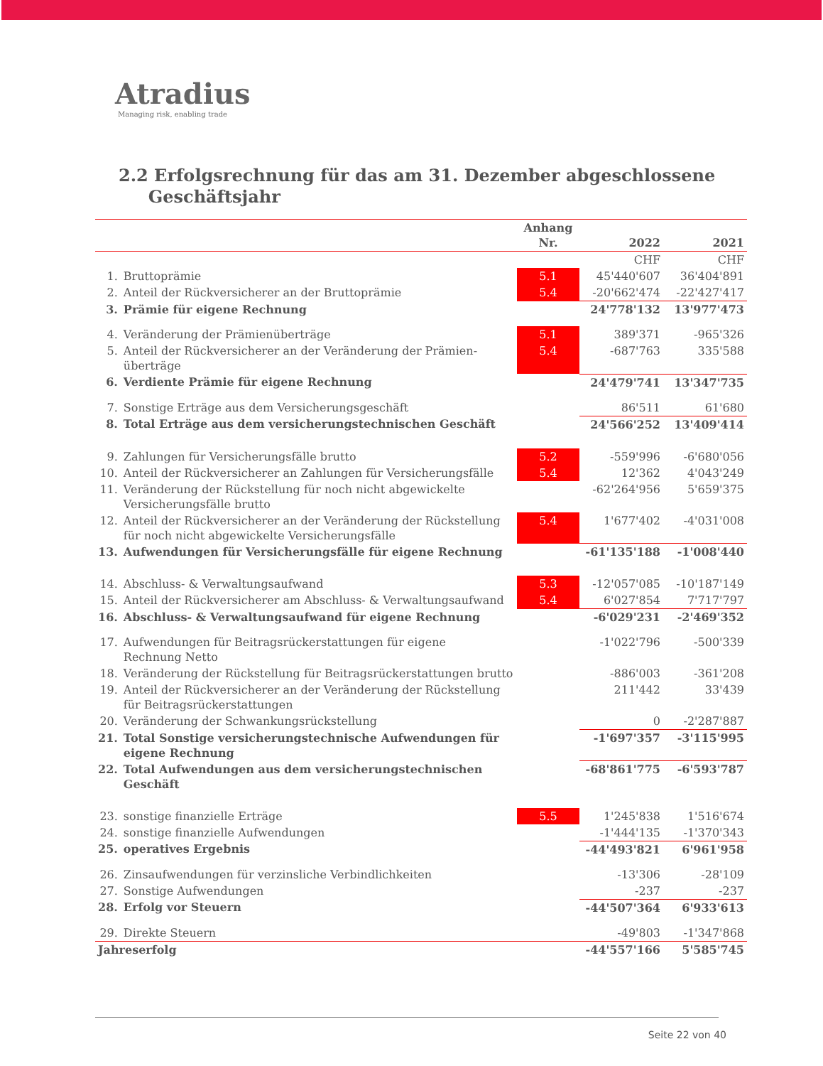Atradius
Managing risk, enabling trade
2.2 Erfolgsrechnung für das am 31. Dezember abgeschlossene
Geschäftsjahr
| | | Anhang Nr. | 2022 | 2021 |
| --- | --- | --- | --- | --- |
| | | | CHF | CHF |
| 1. | Bruttoprämie | 5.1 | 45'440'607 | 36'404'891 |
| 2. | Anteil der Rückversicherer an der Bruttoprämie | 5.4 | -20'662'474 | -22'427'417 |
| 3. | Prämie für eigene Rechnung | | 24'778'132 | 13'977'473 |
| 4. | Veränderung der Prämienüberträge | 5.1 | 389'371 | -965'326 |
| 5. | Anteil der Rückversicherer an der Veränderung der Prämien- überträge | 5.4 | -687'763 | 335'588 |
| 6. | Verdiente Prämie für eigene Rechnung | | 24'479'741 | 13'347'735 |
| 7. | Sonstige Erträge aus dem Versicherungsgeschäft | | 86'511 | 61'680 |
| 8. | Total Erträge aus dem versicherungstechnischen Geschäft | | 24'566'252 | 13'409'414 |
| 9. | Zahlungen für Versicherungsfälle brutto | 5.2 | -559'996 | -6'680'056 |
| 10. | Anteil der Rückversicherer an Zahlungen für Versicherungsfälle | 5.4 | 12'362 | 4'043'249 |
| 11. | Veränderung der Rückstellung für noch nicht abgewickelte Versicherungsfälle brutto | | -62'264'956 | 5'659'375 |
| 12. | Anteil der Rückversicherer an der Veränderung der Rückstellung für noch nicht abgewickelte Versicherungsfälle | 5.4 | 1'677'402 | -4'031'008 |
| 13. | Aufwendungen für Versicherungsfälle für eigene Rechnung | | -61'135'188 | -1'008'440 |
| 14. | Abschluss- & Verwaltungsaufwand | 5.3 | -12'057'085 | -10'187'149 |
| 15. | Anteil der Rückversicherer am Abschluss- & Verwaltungsaufwand | 5.4 | 6'027'854 | 7'717'797 |
| 16. | Abschluss- & Verwaltungsaufwand für eigene Rechnung | | -6'029'231 | -2'469'352 |
| 17. | Aufwendungen für Beitragsrückerstattungen für eigene Rechnung Netto | | -1'022'796 | -500'339 |
| 18. | Veränderung der Rückstellung für Beitragsrückerstattungen brutto | | -886'003 | -361'208 |
| 19. | Anteil der Rückversicherer an der Veränderung der Rückstellung für Beitragsrückerstattungen | | 211'442 | 33'439 |
| 20. | Veränderung der Schwankungsrückstellung | | 0 | -2'287'887 |
| 21. | Total Sonstige versicherungstechnische Aufwendungen für eigene Rechnung | | -1'697'357 | -3'115'995 |
| 22. | Total Aufwendungen aus dem versicherungstechnischen Geschäft | | -68'861'775 | -6'593'787 |
| 23. | sonstige finanzielle Erträge | 5.5 | 1'245'838 | 1'516'674 |
| 24. | sonstige finanzielle Aufwendungen | | -1'444'135 | -1'370'343 |
| 25. | operatives Ergebnis | | -44'493'821 | 6'961'958 |
| 26. | Zinsaufwendungen für verzinsliche Verbindlichkeiten | | -13'306 | -28'109 |
| 27. | Sonstige Aufwendungen | | -237 | -237 |
| 28. | Erfolg vor Steuern | | -44'507'364 | 6'933'613 |
| 29. | Direkte Steuern | | -49'803 | -1'347'868 |
| Jahreserfolg | | | -44'557'166 | 5'585'745 |
Seite 22 von 40